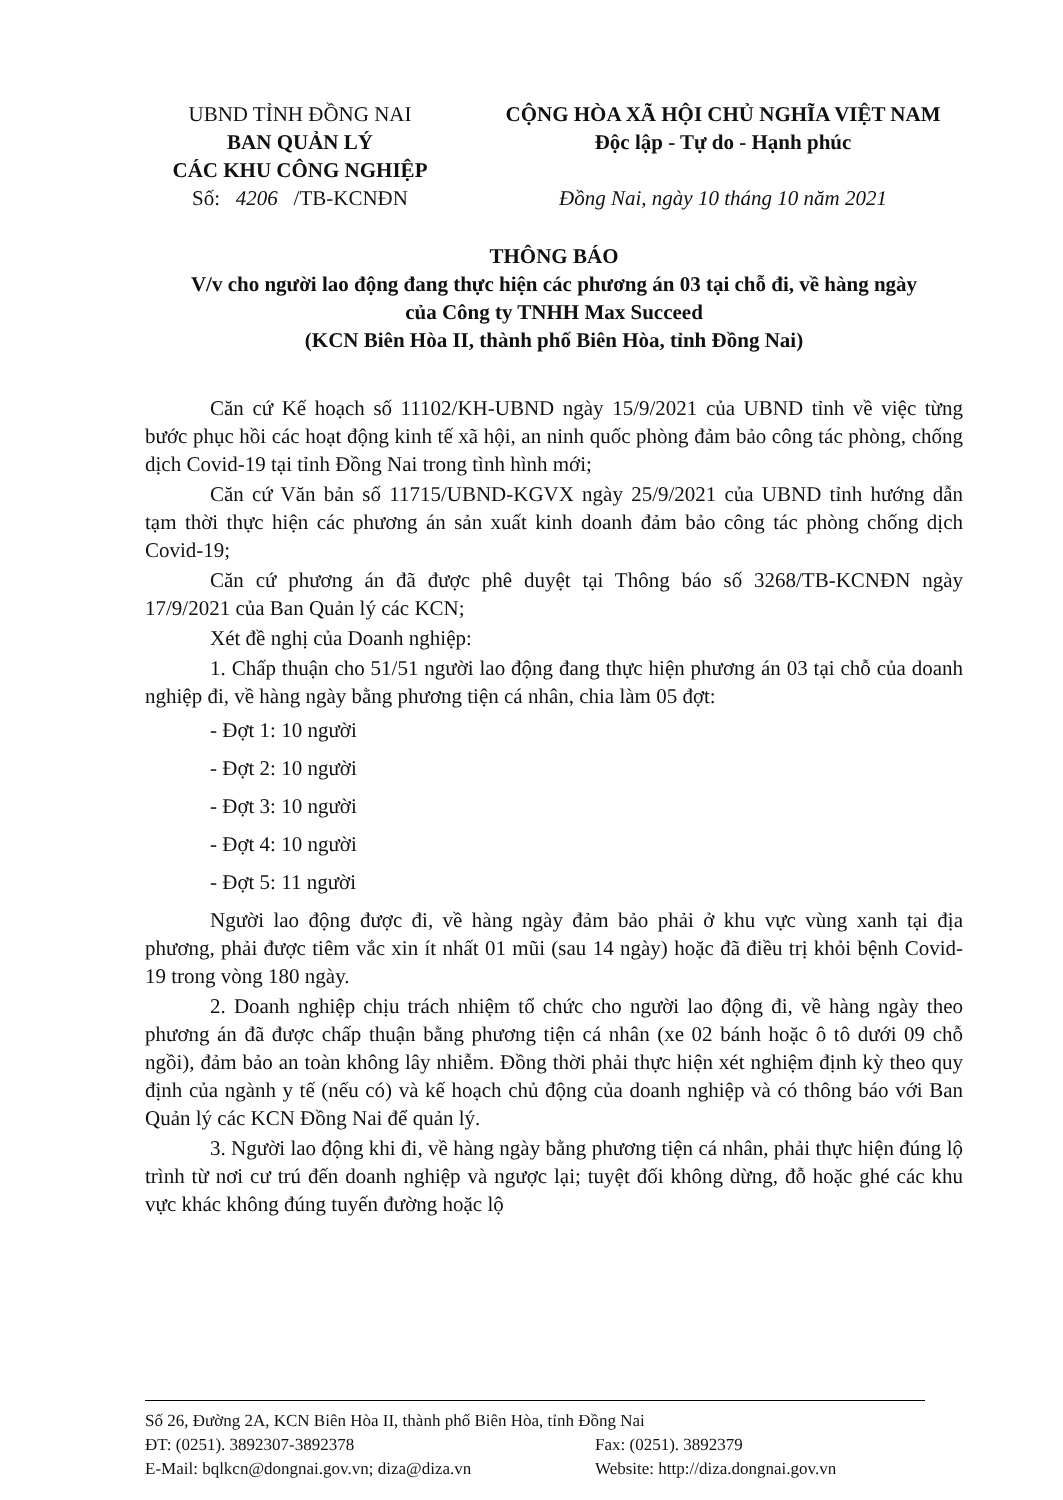UBND TỈNH ĐỒNG NAI
BAN QUẢN LÝ
CÁC KHU CÔNG NGHIỆP
Số: 4206 /TB-KCNĐN
CỘNG HÒA XÃ HỘI CHỦ NGHĨA VIỆT NAM
Độc lập - Tự do - Hạnh phúc
Đồng Nai, ngày 10 tháng 10 năm 2021
THÔNG BÁO
V/v cho người lao động đang thực hiện các phương án 03 tại chỗ đi, về hàng ngày
của Công ty TNHH Max Succeed
(KCN Biên Hòa II, thành phố Biên Hòa, tỉnh Đồng Nai)
Căn cứ Kế hoạch số 11102/KH-UBND ngày 15/9/2021 của UBND tỉnh về việc từng bước phục hồi các hoạt động kinh tế xã hội, an ninh quốc phòng đảm bảo công tác phòng, chống dịch Covid-19 tại tỉnh Đồng Nai trong tình hình mới;
Căn cứ Văn bản số 11715/UBND-KGVX ngày 25/9/2021 của UBND tỉnh hướng dẫn tạm thời thực hiện các phương án sản xuất kinh doanh đảm bảo công tác phòng chống dịch Covid-19;
Căn cứ phương án đã được phê duyệt tại Thông báo số 3268/TB-KCNĐN ngày 17/9/2021 của Ban Quản lý các KCN;
Xét đề nghị của Doanh nghiệp:
1. Chấp thuận cho 51/51 người lao động đang thực hiện phương án 03 tại chỗ của doanh nghiệp đi, về hàng ngày bằng phương tiện cá nhân, chia làm 05 đợt:
- Đợt 1: 10 người
- Đợt 2: 10 người
- Đợt 3: 10 người
- Đợt 4: 10 người
- Đợt 5: 11 người
Người lao động được đi, về hàng ngày đảm bảo phải ở khu vực vùng xanh tại địa phương, phải được tiêm vắc xin ít nhất 01 mũi (sau 14 ngày) hoặc đã điều trị khỏi bệnh Covid-19 trong vòng 180 ngày.
2. Doanh nghiệp chịu trách nhiệm tổ chức cho người lao động đi, về hàng ngày theo phương án đã được chấp thuận bằng phương tiện cá nhân (xe 02 bánh hoặc ô tô dưới 09 chỗ ngồi), đảm bảo an toàn không lây nhiễm. Đồng thời phải thực hiện xét nghiệm định kỳ theo quy định của ngành y tế (nếu có) và kế hoạch chủ động của doanh nghiệp và có thông báo với Ban Quản lý các KCN Đồng Nai để quản lý.
3. Người lao động khi đi, về hàng ngày bằng phương tiện cá nhân, phải thực hiện đúng lộ trình từ nơi cư trú đến doanh nghiệp và ngược lại; tuyệt đối không dừng, đỗ hoặc ghé các khu vực khác không đúng tuyến đường hoặc lộ
Số 26, Đường 2A, KCN Biên Hòa II, thành phố Biên Hòa, tỉnh Đồng Nai
ĐT: (0251). 3892307-3892378 Fax: (0251). 3892379
E-Mail: bqlkcn@dongnai.gov.vn; diza@diza.vn Website: http://diza.dongnai.gov.vn